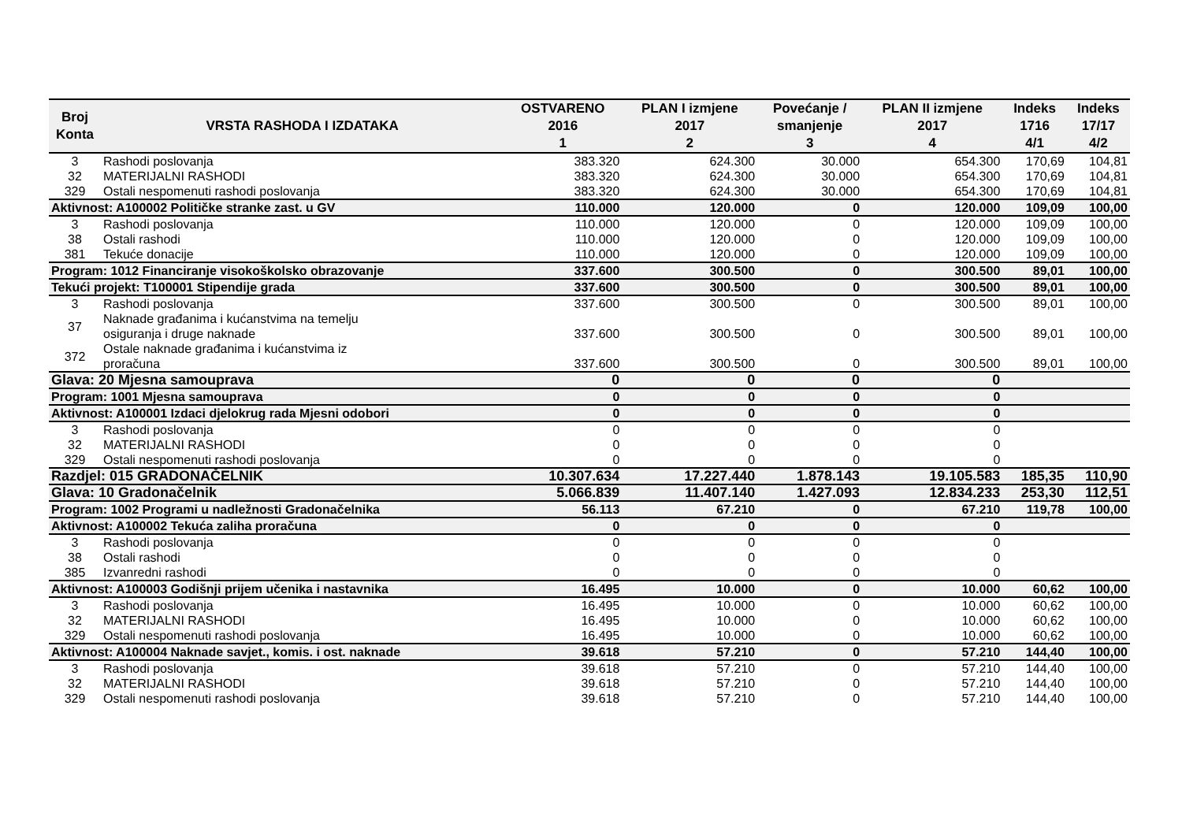| Broj Konta | VRSTA RASHODA I IZDATAKA | OSTVARENO 2016 1 | PLAN I izmjene 2017 2 | Povećanje / smanjenje 3 | PLAN II izmjene 2017 4 | Indeks 1716 4/1 | Indeks 17/17 4/2 |
| --- | --- | --- | --- | --- | --- | --- | --- |
| 3 | Rashodi poslovanja | 383.320 | 624.300 | 30.000 | 654.300 | 170,69 | 104,81 |
| 32 | MATERIJALNI RASHODI | 383.320 | 624.300 | 30.000 | 654.300 | 170,69 | 104,81 |
| 329 | Ostali nespomenuti rashodi poslovanja | 383.320 | 624.300 | 30.000 | 654.300 | 170,69 | 104,81 |
| Aktivnost: A100002 Političke stranke zast. u GV | | 110.000 | 120.000 | 0 | 120.000 | 109,09 | 100,00 |
| 3 | Rashodi poslovanja | 110.000 | 120.000 | 0 | 120.000 | 109,09 | 100,00 |
| 38 | Ostali rashodi | 110.000 | 120.000 | 0 | 120.000 | 109,09 | 100,00 |
| 381 | Tekuće donacije | 110.000 | 120.000 | 0 | 120.000 | 109,09 | 100,00 |
| Program: 1012 Financiranje visokoškolsko obrazovanje | | 337.600 | 300.500 | 0 | 300.500 | 89,01 | 100,00 |
| Tekući projekt: T100001 Stipendije grada | | 337.600 | 300.500 | 0 | 300.500 | 89,01 | 100,00 |
| 3 | Rashodi poslovanja | 337.600 | 300.500 | 0 | 300.500 | 89,01 | 100,00 |
| 37 | Naknade građanima i kućanstvima na temelju osiguranja i druge naknade | 337.600 | 300.500 | 0 | 300.500 | 89,01 | 100,00 |
| 372 | Ostale naknade građanima i kućanstvima iz proračuna | 337.600 | 300.500 | 0 | 300.500 | 89,01 | 100,00 |
| Glava: 20 Mjesna samouprava | | 0 | 0 | 0 | 0 | | |
| Program: 1001 Mjesna samouprava | | 0 | 0 | 0 | 0 | | |
| Aktivnost: A100001 Izdaci djelokrug rada Mjesni odobori | | 0 | 0 | 0 | 0 | | |
| 3 | Rashodi poslovanja | 0 | 0 | 0 | 0 | | |
| 32 | MATERIJALNI RASHODI | 0 | 0 | 0 | 0 | | |
| 329 | Ostali nespomenuti rashodi poslovanja | 0 | 0 | 0 | 0 | | |
| Razdjel: 015 GRADONAČELNIK | | 10.307.634 | 17.227.440 | 1.878.143 | 19.105.583 | 185,35 | 110,90 |
| Glava: 10 Gradonačelnik | | 5.066.839 | 11.407.140 | 1.427.093 | 12.834.233 | 253,30 | 112,51 |
| Program: 1002 Programi u nadležnosti Gradonačelnika | | 56.113 | 67.210 | 0 | 67.210 | 119,78 | 100,00 |
| Aktivnost: A100002 Tekuća zaliha proračuna | | 0 | 0 | 0 | 0 | | |
| 3 | Rashodi poslovanja | 0 | 0 | 0 | 0 | | |
| 38 | Ostali rashodi | 0 | 0 | 0 | 0 | | |
| 385 | Izvanredni rashodi | 0 | 0 | 0 | 0 | | |
| Aktivnost: A100003 Godišnji prijem učenika i nastavnika | | 16.495 | 10.000 | 0 | 10.000 | 60,62 | 100,00 |
| 3 | Rashodi poslovanja | 16.495 | 10.000 | 0 | 10.000 | 60,62 | 100,00 |
| 32 | MATERIJALNI RASHODI | 16.495 | 10.000 | 0 | 10.000 | 60,62 | 100,00 |
| 329 | Ostali nespomenuti rashodi poslovanja | 16.495 | 10.000 | 0 | 10.000 | 60,62 | 100,00 |
| Aktivnost: A100004 Naknade savjet., komis. i ost. naknade | | 39.618 | 57.210 | 0 | 57.210 | 144,40 | 100,00 |
| 3 | Rashodi poslovanja | 39.618 | 57.210 | 0 | 57.210 | 144,40 | 100,00 |
| 32 | MATERIJALNI RASHODI | 39.618 | 57.210 | 0 | 57.210 | 144,40 | 100,00 |
| 329 | Ostali nespomenuti rashodi poslovanja | 39.618 | 57.210 | 0 | 57.210 | 144,40 | 100,00 |